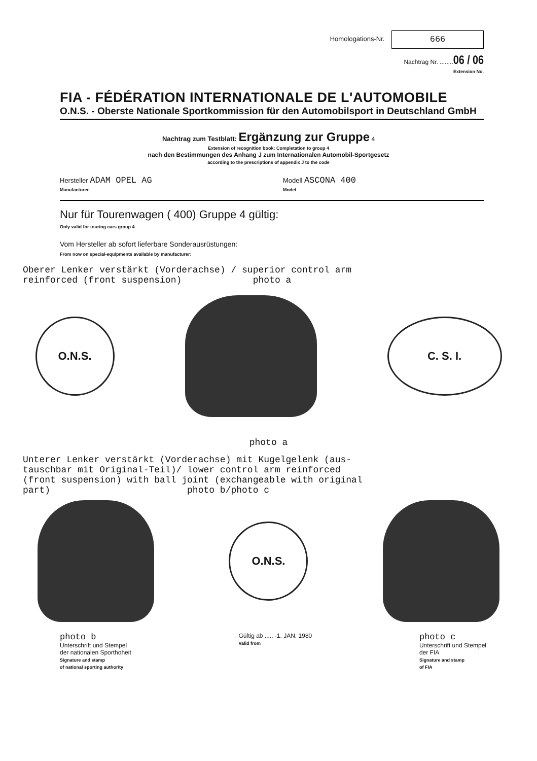Homologations-Nr. 666
Nachtrag Nr. ........06 / 06
Extension No.
FIA - FÉDÉRATION INTERNATIONALE DE L'AUTOMOBILE
O.N.S. - Oberste Nationale Sportkommission für den Automobilsport in Deutschland GmbH
Nachtrag zum Testblatt: Ergänzung zur Gruppe 4
Extension of recognition book: Completation to group 4
nach den Bestimmungen des Anhang J zum Internationalen Automobil-Sportgesetz
according to the prescriptions of appendix J to the code
Hersteller ADAM OPEL AG
Manufacturer
Modell ASCONA 400
Model
Nur für Tourenwagen ( 400) Gruppe 4 gültig:
Only valid for touring cars group 4
Vom Hersteller ab sofort lieferbare Sonderausrüstungen:
From now on special-equipments available by manufacturer:
Oberer Lenker verstärkt (Vorderachse) / superior control arm reinforced (front suspension) photo a
O.N.S. C. S. I.
photo a
Unterer Lenker verstärkt (Vorderachse) mit Kugelgelenk (aus- tauschbar mit Original-Teil)/ lower control arm reinforced (front suspension) with ball joint (exchangeable with original part) photo b/photo c
O.N.S.
photo b
Unterschrift und Stempel
der nationalen Sporthoheit
Signature and stamp
of national sporting authority
Gültig ab ..... -1. JAN. 1980
Valid from
photo c
Unterschrift und Stempel
der FIA
Signature and stamp
of FIA